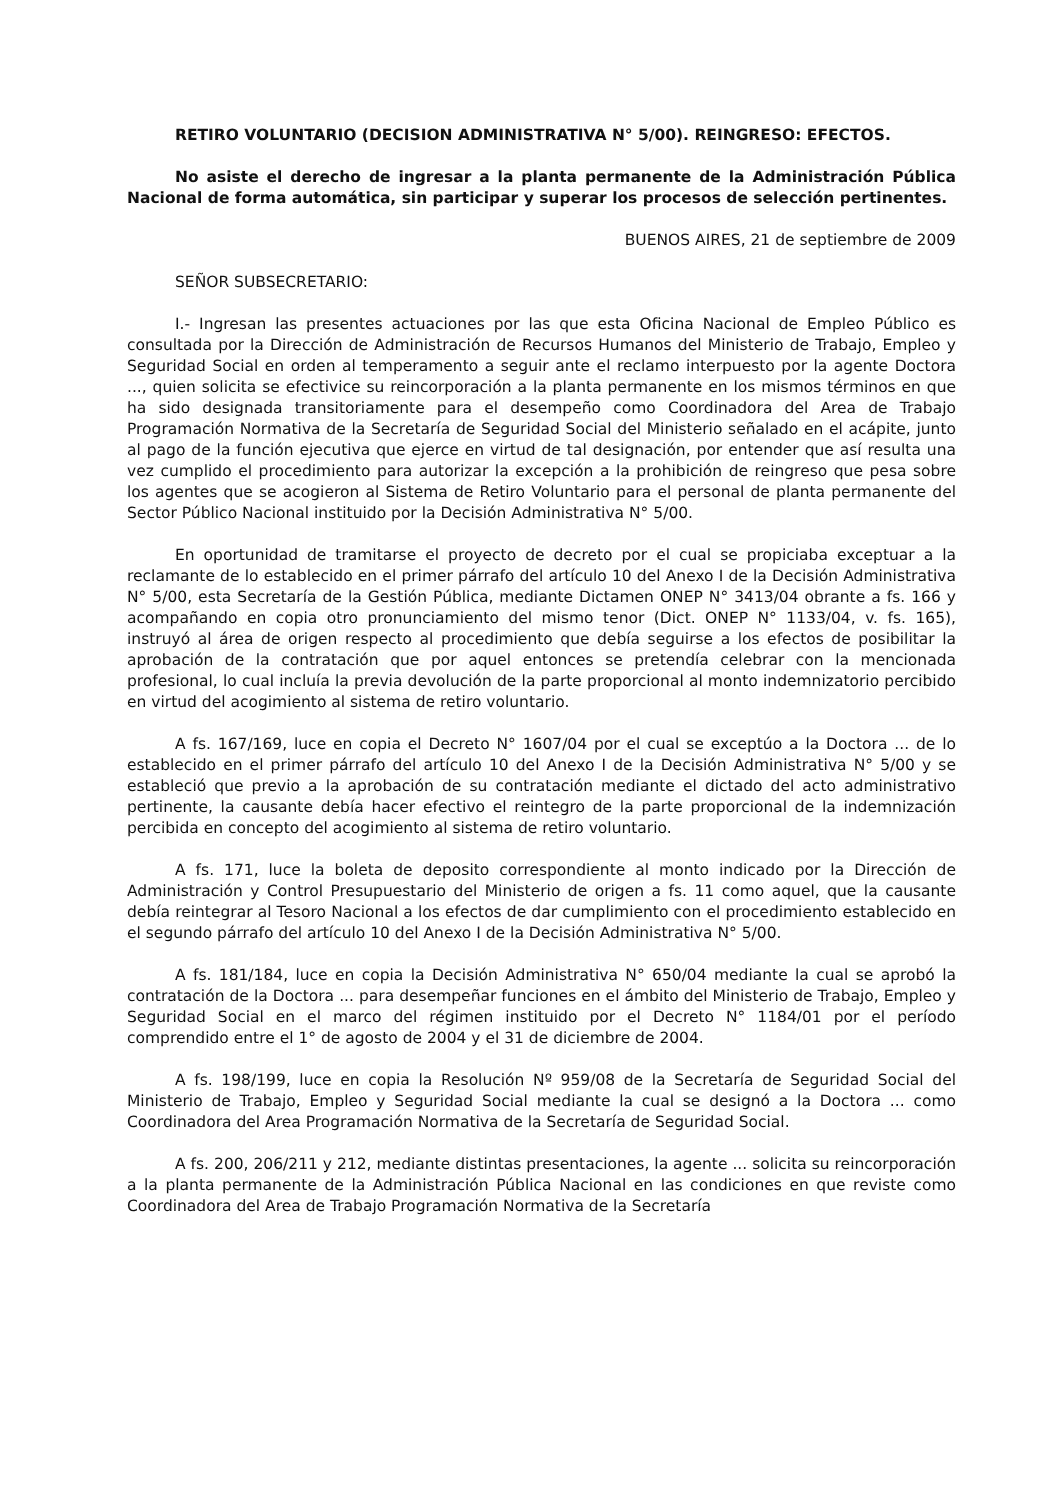RETIRO VOLUNTARIO (DECISION ADMINISTRATIVA N° 5/00). REINGRESO: EFECTOS.
No asiste el derecho de ingresar a la planta permanente de la Administración Pública Nacional de forma automática, sin participar y superar los procesos de selección pertinentes.
BUENOS AIRES, 21 de septiembre de 2009
SEÑOR SUBSECRETARIO:
I.- Ingresan las presentes actuaciones por las que esta Oficina Nacional de Empleo Público es consultada por la Dirección de Administración de Recursos Humanos del Ministerio de Trabajo, Empleo y Seguridad Social en orden al temperamento a seguir ante el reclamo interpuesto por la agente Doctora ..., quien solicita se efectivice su reincorporación a la planta permanente en los mismos términos en que ha sido designada transitoriamente para el desempeño como Coordinadora del Area de Trabajo Programación Normativa de la Secretaría de Seguridad Social del Ministerio señalado en el acápite, junto al pago de la función ejecutiva que ejerce en virtud de tal designación, por entender que así resulta una vez cumplido el procedimiento para autorizar la excepción a la prohibición de reingreso que pesa sobre los agentes que se acogieron al Sistema de Retiro Voluntario para el personal de planta permanente del Sector Público Nacional instituido por la Decisión Administrativa N° 5/00.
En oportunidad de tramitarse el proyecto de decreto por el cual se propiciaba exceptuar a la reclamante de lo establecido en el primer párrafo del artículo 10 del Anexo I de la Decisión Administrativa N° 5/00, esta Secretaría de la Gestión Pública, mediante Dictamen ONEP N° 3413/04 obrante a fs. 166 y acompañando en copia otro pronunciamiento del mismo tenor (Dict. ONEP N° 1133/04, v. fs. 165), instruyó al área de origen respecto al procedimiento que debía seguirse a los efectos de posibilitar la aprobación de la contratación que por aquel entonces se pretendía celebrar con la mencionada profesional, lo cual incluía la previa devolución de la parte proporcional al monto indemnizatorio percibido en virtud del acogimiento al sistema de retiro voluntario.
A fs. 167/169, luce en copia el Decreto N° 1607/04 por el cual se exceptúo a la Doctora ... de lo establecido en el primer párrafo del artículo 10 del Anexo I de la Decisión Administrativa N° 5/00 y se estableció que previo a la aprobación de su contratación mediante el dictado del acto administrativo pertinente, la causante debía hacer efectivo el reintegro de la parte proporcional de la indemnización percibida en concepto del acogimiento al sistema de retiro voluntario.
A fs. 171, luce la boleta de deposito correspondiente al monto indicado por la Dirección de Administración y Control Presupuestario del Ministerio de origen a fs. 11 como aquel, que la causante debía reintegrar al Tesoro Nacional a los efectos de dar cumplimiento con el procedimiento establecido en el segundo párrafo del artículo 10 del Anexo I de la Decisión Administrativa N° 5/00.
A fs. 181/184, luce en copia la Decisión Administrativa N° 650/04 mediante la cual se aprobó la contratación de la Doctora ... para desempeñar funciones en el ámbito del Ministerio de Trabajo, Empleo y Seguridad Social en el marco del régimen instituido por el Decreto N° 1184/01 por el período comprendido entre el 1° de agosto de 2004 y el 31 de diciembre de 2004.
A fs. 198/199, luce en copia la Resolución Nº 959/08 de la Secretaría de Seguridad Social del Ministerio de Trabajo, Empleo y Seguridad Social mediante la cual se designó a la Doctora ... como Coordinadora del Area Programación Normativa de la Secretaría de Seguridad Social.
A fs. 200, 206/211 y 212, mediante distintas presentaciones, la agente ... solicita su reincorporación a la planta permanente de la Administración Pública Nacional en las condiciones en que reviste como Coordinadora del Area de Trabajo Programación Normativa de la Secretaría